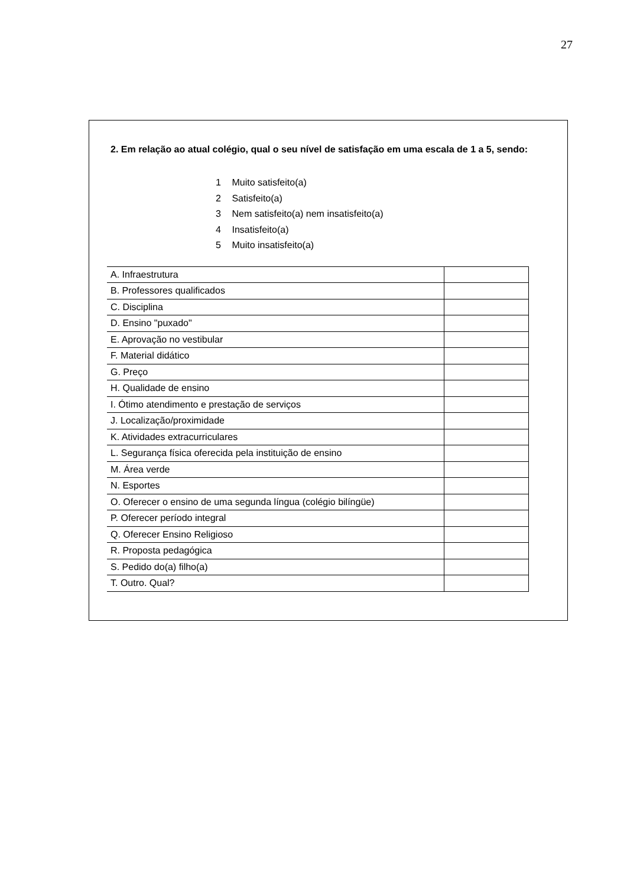27
2. Em relação ao atual colégio, qual o seu nível de satisfação em uma escala de 1 a 5, sendo:
1 Muito satisfeito(a)
2 Satisfeito(a)
3 Nem satisfeito(a) nem insatisfeito(a)
4 Insatisfeito(a)
5 Muito insatisfeito(a)
| A. Infraestrutura | |
| B. Professores qualificados | |
| C. Disciplina | |
| D. Ensino "puxado" | |
| E. Aprovação no vestibular | |
| F. Material didático | |
| G. Preço | |
| H. Qualidade de ensino | |
| I. Ótimo atendimento e prestação de serviços | |
| J. Localização/proximidade | |
| K. Atividades extracurriculares | |
| L. Segurança física oferecida pela instituição de ensino | |
| M. Área verde | |
| N. Esportes | |
| O. Oferecer o ensino de uma segunda língua (colégio bilíngüe) | |
| P. Oferecer período integral | |
| Q. Oferecer Ensino Religioso | |
| R. Proposta pedagógica | |
| S. Pedido do(a) filho(a) | |
| T. Outro. Qual? | |